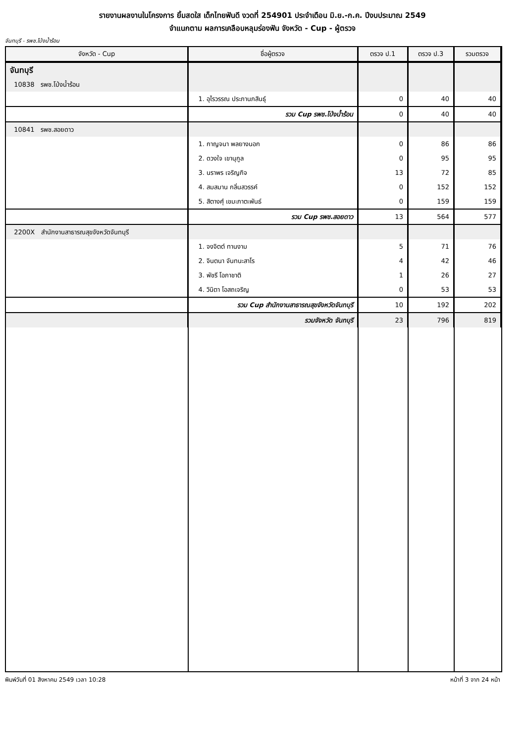รายงานผลงานในโครงการ ยิ้มสดใส เด็กไทยฟันดี งวดที่ 254901 ประจำเดือน มิ.ย.-ก.ค. ปีงบประมาณ 2549
จำแนกตาม ผลการเคลือบหลุมร่องฟัน จังหวัด - Cup - ผู้ตรวจ
จันทบุรี - รพช.โป่งน้ำร้อน
| จังหวัด - Cup | ชื่อผู้ตรวจ | ตรวจ ป.1 | ตรวจ ป.3 | รวมตรวจ |
| --- | --- | --- | --- | --- |
| จันทบุรี | | | | |
| 10838 รพช.โป่งน้ำร้อน | | | | |
| | 1. อุไรวรรณ ประภานภสินธุ์ | 0 | 40 | 40 |
| | รวม Cup รพช.โป่งน้ำร้อน | 0 | 40 | 40 |
| 10841 รพช.สอยดาว | | | | |
| | 1. กาญจนา พลยางนอก | 0 | 86 | 86 |
| | 2. ดวงใจ เขานุกูล | 0 | 95 | 95 |
| | 3. นราพร เจริญกิจ | 13 | 72 | 85 |
| | 4. สมสมาน กลิ่นสวรรค์ | 0 | 152 | 152 |
| | 5. สิตางศุ์ เขมะภาตะพันธ์ | 0 | 159 | 159 |
| | รวม Cup รพช.สอยดาว | 13 | 564 | 577 |
| 2200X สำนักงานสาธารณสุขจังหวัดจันทบุรี | | | | |
| | 1. จงจิตต์ ทานงาม | 5 | 71 | 76 |
| | 2. จินตนา จันทนะสาโร | 4 | 42 | 46 |
| | 3. พัชรี โอภาชาติ | 1 | 26 | 27 |
| | 4. วินิตา โอสถเจริญ | 0 | 53 | 53 |
| | รวม Cup สำนักงานสาธารณสุขจังหวัดจันทบุรี | 10 | 192 | 202 |
| | รวมจังหวัด จันทบุรี | 23 | 796 | 819 |
พิมพ์วันที่ 01 สิงหาคม 2549 เวลา 10:28 หน้าที่ 3 จาก 24 หน้า